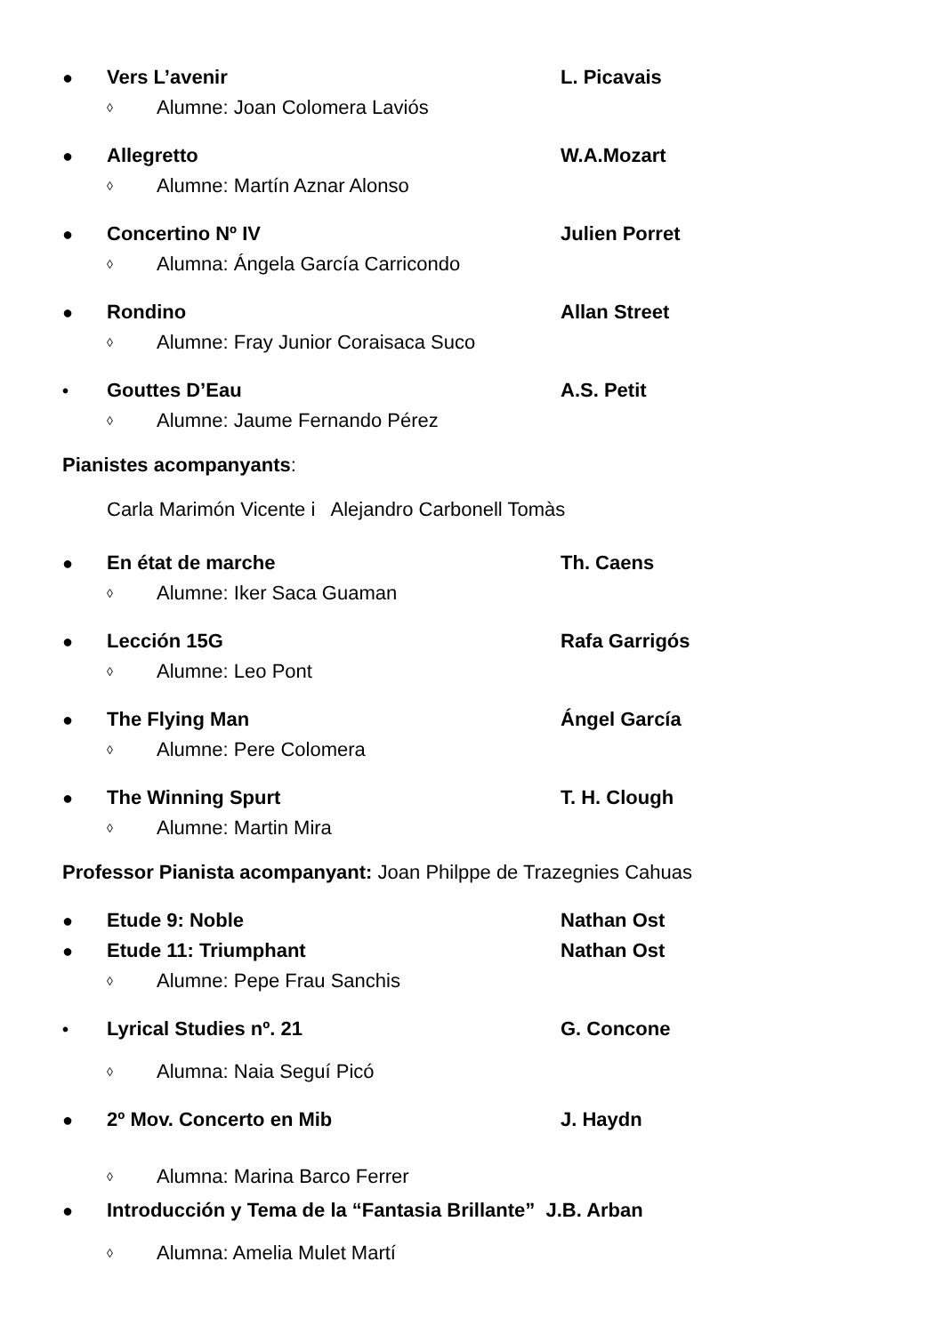● Vers L’avenir L. Picavais
◊ Alumne: Joan Colomera Laviós
● Allegretto W.A.Mozart
◊ Alumne: Martín Aznar Alonso
● Concertino Nº IV Julien Porret
◊ Alumna: Ángela García Carricondo
● Rondino Allan Street
◊ Alumne: Fray Junior Coraisaca Suco
• Gouttes D’Eau A.S. Petit
◊ Alumne: Jaume Fernando Pérez
Pianistes acompanyants:
Carla Marimón Vicente i Alejandro Carbonell Tomàs
● En état de marche Th. Caens
◊ Alumne: Iker Saca Guaman
● Lección 15G Rafa Garrigós
◊ Alumne: Leo Pont
● The Flying Man Ángel García
◊ Alumne: Pere Colomera
● The Winning Spurt T. H. Clough
◊ Alumne: Martin Mira
Professor Pianista acompanyant: Joan Philppe de Trazegnies Cahuas
● Etude 9: Noble Nathan Ost
● Etude 11: Triumphant Nathan Ost
◊ Alumne: Pepe Frau Sanchis
• Lyrical Studies nº. 21 G. Concone
◊ Alumna: Naia Seguí Picó
● 2º Mov. Concerto en Mib J. Haydn
◊ Alumna: Marina Barco Ferrer
● Introducción y Tema de la “Fantasia Brillante” J.B. Arban
◊ Alumna: Amelia Mulet Martí